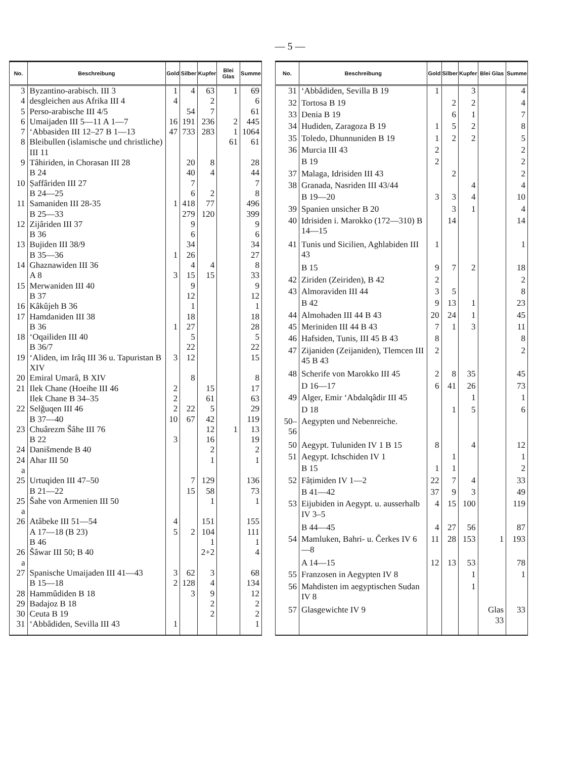— 5 —
| No. | Beschreibung | Gold | Silber | Kupfer | Blei Glas | Summe |
| --- | --- | --- | --- | --- | --- | --- |
| 3 | Byzantino-arabisch. III 3 | 1 | 4 | 63 | 1 | 69 |
| 4 | desgleichen aus Afrika III 4 | 4 | | 2 | | 6 |
| 5 | Perso-arabische III 4/5 | | 54 | 7 | | 61 |
| 6 | Umaijaden III 5—11 A 1—7 | 16 | 191 | 236 | 2 | 445 |
| 7 | ‘Abbasiden III 12–27 B 1—13 | 47 | 733 | 283 | 1 | 1064 |
| 8 | Bleibullen (islamische und christliche) III 11 | | | | 61 | 61 |
| 9 | Tâhiriden, in Chorasan III 28 | | 20 | 8 | | 28 |
| | B 24 | | 40 | 4 | | 44 |
| 10 | Ṣaffâriden III 27 | | 7 | | | 7 |
| | B 24—25 | | 6 | 2 | | 8 |
| 11 | Samaniden III 28-35 | 1 | 418 | 77 | | 496 |
| | B 25—33 | | 279 | 120 | | 399 |
| 12 | Zijâriden III 37 | | 9 | | | 9 |
| | B 36 | | 6 | | | 6 |
| 13 | Bujiden III 38/9 | | 34 | | | 34 |
| | B 35—36 | 1 | 26 | | | 27 |
| 14 | Ghaznawiden III 36 | | 4 | 4 | | 8 |
| | A 8 | 3 | 15 | 15 | | 33 |
| 15 | Merwaniden III 40 | | 9 | | | 9 |
| | B 37 | | 12 | | | 12 |
| 16 | Kâkûjeh B 36 | | 1 | | | 1 |
| 17 | Hamdaniden III 38 | | 18 | | | 18 |
| | B 36 | 1 | 27 | | | 28 |
| 18 | ‘Oqailiden III 40 | | 5 | | | 5 |
| | B 36/7 | | 22 | | | 22 |
| 19 | ‘Aliden, im Irâq III 36 u. Tapuristan B XIV | 3 | 12 | | | 15 |
| 20 | Emiral Umarâ, B XIV | | 8 | | | 8 |
| 21 | Ilek Chane (Hoeihe III 46 | 2 | | 15 | | 17 |
| | Ilek Chane B 34–35 | 2 | | 61 | | 63 |
| 22 | Selǧuqen III 46 | 2 | 22 | 5 | | 29 |
| | B 37—40 | 10 | 67 | 42 | | 119 |
| 23 | Chuârezm Šâhe III 76 | | | 12 | 1 | 13 |
| | B 22 | 3 | | 16 | | 19 |
| 24 | Danišmende B 40 | | | 2 | | 2 |
| 24 a | Ahar III 50 | | | 1 | | 1 |
| 25 | Urtuqiden III 47–50 | | 7 | 129 | | 136 |
| | B 21—22 | | 15 | 58 | | 73 |
| 25 a | Šahe von Armenien III 50 | | | 1 | | 1 |
| 26 | Atâbeke III 51—54 | 4 | | 151 | | 155 |
| | A 17—18 (B 23) | 5 | 2 | 104 | | 111 |
| | B 46 | | | 1 | | 1 |
| 26 a | Šâwar III 50; B 40 | | | 2+2 | | 4 |
| 27 | Spanische Umaijaden III 41—43 | 3 | 62 | 3 | | 68 |
| | B 15—18 | 2 | 128 | 4 | | 134 |
| 28 | Hammûdiden B 18 | | 3 | 9 | | 12 |
| 29 | Badajoz B 18 | | | 2 | | 2 |
| 30 | Ceuta B 19 | | | 2 | | 2 |
| 31 | ‘Abbâdiden, Sevilla III 43 | 1 | | | | 1 |
| No. | Beschreibung | Gold | Silber | Kupfer | Blei Glas | Summe |
| --- | --- | --- | --- | --- | --- | --- |
| 31 | ‘Abbâdiden, Sevilla B 19 | 1 | | 3 | | 4 |
| 32 | Tortosa B 19 | | 2 | 2 | | 4 |
| 33 | Denia B 19 | | 6 | 1 | | 7 |
| 34 | Hudiden, Zaragoza B 19 | 1 | 5 | 2 | | 8 |
| 35 | Toledo, Dhunnuniden B 19 | 1 | 2 | 2 | | 5 |
| 36 | Murcia III 43 | 2 | | | | 2 |
| | B 19 | 2 | | | | 2 |
| 37 | Malaga, Idrisiden III 43 | | 2 | | | 2 |
| 38 | Granada, Nasriden III 43/44 | | | 4 | | 4 |
| | B 19—20 | 3 | 3 | 4 | | 10 |
| 39 | Spanien unsicher B 20 | | 3 | 1 | | 4 |
| 40 | Idrisiden i. Marokko (172—310) B 14—15 | | 14 | | | 14 |
| 41 | Tunis und Sicilien, Aghlabiden III 43 | 1 | | | | 1 |
| | B 15 | 9 | 7 | 2 | | 18 |
| 42 | Ziriden (Zeiriden), B 42 | 2 | | | | 2 |
| 43 | Almoraviden III 44 | 3 | 5 | | | 8 |
| | B 42 | 9 | 13 | 1 | | 23 |
| 44 | Almohaden III 44 B 43 | 20 | 24 | 1 | | 45 |
| 45 | Meriniden III 44 B 43 | 7 | 1 | 3 | | 11 |
| 46 | Hafsiden, Tunis, III 45 B 43 | 8 | | | | 8 |
| 47 | Zijaniden (Zeijaniden), Tlemcen III 45 B 43 | 2 | | | | 2 |
| 48 | Scherife von Marokko III 45 | 2 | 8 | 35 | | 45 |
| | D 16—17 | 6 | 41 | 26 | | 73 |
| 49 | Alger, Emir ‘Abdalqâdir III 45 | | | 1 | | 1 |
| | D 18 | | 1 | 5 | | 6 |
| 50–56 | Aegypten und Nebenreiche. | | | | | |
| 50 | Aegypt. Tuluniden IV 1 B 15 | 8 | | 4 | | 12 |
| 51 | Aegypt. Ichschiden IV 1 | | 1 | | | 1 |
| | B 15 | 1 | 1 | | | 2 |
| 52 | Fâṭimiden IV 1—2 | 22 | 7 | 4 | | 33 |
| | B 41—42 | 37 | 9 | 3 | | 49 |
| 53 | Eijubiden in Aegypt. u. ausserhalb IV 3–5 | 4 | 15 | 100 | | 119 |
| | B 44—45 | 4 | 27 | 56 | | 87 |
| 54 | Mamluken, Bahri- u. Čerkes IV 6—8 | 11 | 28 | 153 | 1 | 193 |
| | A 14—15 | 12 | 13 | 53 | | 78 |
| 55 | Franzosen in Aegypten IV 8 | | | 1 | | 1 |
| 56 | Mahdisten im aegyptischen Sudan IV 8 | | | 1 | | |
| 57 | Glasgewichte IV 9 | | | | Glas 33 | 33 |